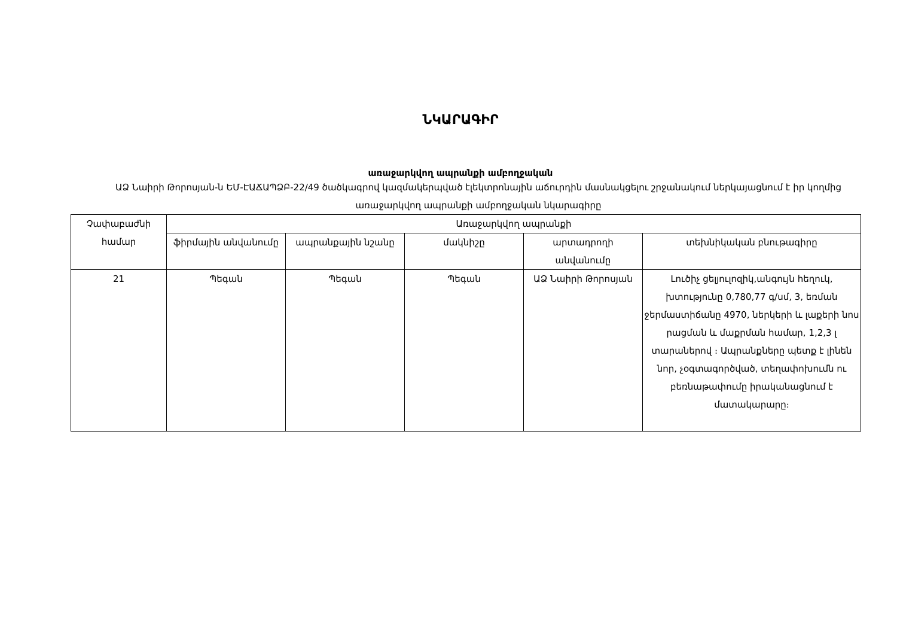ՆԿԱՐԱԳԻՐ
առաջարկվող ապրանքի ամբողջական
ԱՁ Նաիրի Թորոսյան-ն ԵՄ-ԷԱՃԱՊՁԲ-22/49 ծածկագրով կազմակերպված էլեկտրոնային աճուրդին մասնակցելու շրջանակում ներկայացնում է իր կողմից առաջարկվող ապրանքի ամբողջական նկարագիրը
| Չափաբաժնի համար | Առաջարկվող ապրանքի | | | | |
| --- | --- | --- | --- | --- | --- |
| | ֆիրմային անվանումը | ապրանքային նշանը | մակնիշը | արտադրողի անվանումը | տեխնիկական բնութագիրը |
| 21 | Պեգան | Պեգան | Պեգան | ԱՁ Նաիրի Թորոսյան | Լուծիչ ցելյուլոզիկ,անգույն հեղուկ, խտությունը 0,780,77 գ/սմ, 3, եռման ջերմաստիճանը 4970, ներկերի և լաքերի նոս րացման և մաքրման համար, 1,2,3 լ տարաներով ։ Ապրանքները պետք է լինեն նոր, չօգտագործված, տեղափոխումն ու բեռնաթափումը իրականացնում է մատակարարը։ |